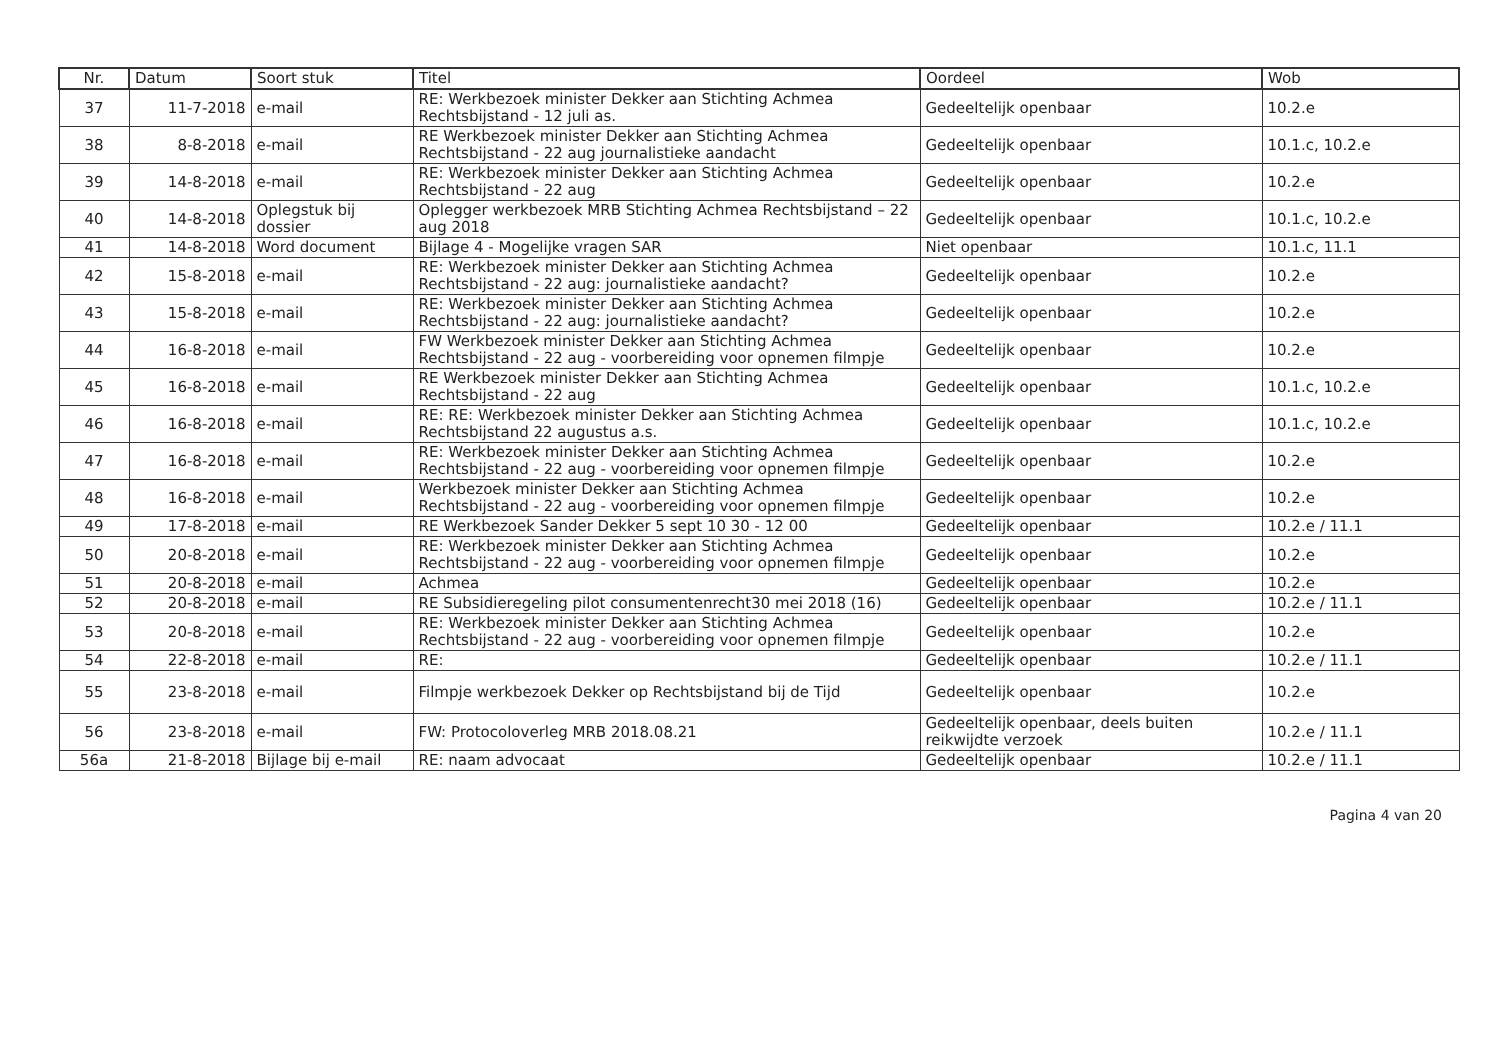| Nr. | Datum | Soort stuk | Titel | Oordeel | Wob |
| --- | --- | --- | --- | --- | --- |
| 37 | 11-7-2018 | e-mail | RE: Werkbezoek minister Dekker aan Stichting Achmea Rechtsbijstand - 12 juli as. | Gedeeltelijk openbaar | 10.2.e |
| 38 | 8-8-2018 | e-mail | RE Werkbezoek minister Dekker aan Stichting Achmea Rechtsbijstand - 22 aug journalistieke aandacht | Gedeeltelijk openbaar | 10.1.c, 10.2.e |
| 39 | 14-8-2018 | e-mail | RE: Werkbezoek minister Dekker aan Stichting Achmea Rechtsbijstand - 22 aug | Gedeeltelijk openbaar | 10.2.e |
| 40 | 14-8-2018 | Oplegstuk bij dossier | Oplegger werkbezoek MRB Stichting Achmea Rechtsbijstand – 22 aug 2018 | Gedeeltelijk openbaar | 10.1.c, 10.2.e |
| 41 | 14-8-2018 | Word document | Bijlage 4 - Mogelijke vragen SAR | Niet openbaar | 10.1.c, 11.1 |
| 42 | 15-8-2018 | e-mail | RE: Werkbezoek minister Dekker aan Stichting Achmea Rechtsbijstand - 22 aug: journalistieke aandacht? | Gedeeltelijk openbaar | 10.2.e |
| 43 | 15-8-2018 | e-mail | RE: Werkbezoek minister Dekker aan Stichting Achmea Rechtsbijstand - 22 aug: journalistieke aandacht? | Gedeeltelijk openbaar | 10.2.e |
| 44 | 16-8-2018 | e-mail | FW Werkbezoek minister Dekker aan Stichting Achmea Rechtsbijstand - 22 aug - voorbereiding voor opnemen filmpje | Gedeeltelijk openbaar | 10.2.e |
| 45 | 16-8-2018 | e-mail | RE Werkbezoek minister Dekker aan Stichting Achmea Rechtsbijstand - 22 aug | Gedeeltelijk openbaar | 10.1.c, 10.2.e |
| 46 | 16-8-2018 | e-mail | RE: RE: Werkbezoek minister Dekker aan Stichting Achmea Rechtsbijstand 22 augustus a.s. | Gedeeltelijk openbaar | 10.1.c, 10.2.e |
| 47 | 16-8-2018 | e-mail | RE: Werkbezoek minister Dekker aan Stichting Achmea Rechtsbijstand - 22 aug - voorbereiding voor opnemen filmpje | Gedeeltelijk openbaar | 10.2.e |
| 48 | 16-8-2018 | e-mail | Werkbezoek minister Dekker aan Stichting Achmea Rechtsbijstand - 22 aug - voorbereiding voor opnemen filmpje | Gedeeltelijk openbaar | 10.2.e |
| 49 | 17-8-2018 | e-mail | RE Werkbezoek Sander Dekker 5 sept 10 30 - 12 00 | Gedeeltelijk openbaar | 10.2.e / 11.1 |
| 50 | 20-8-2018 | e-mail | RE: Werkbezoek minister Dekker aan Stichting Achmea Rechtsbijstand - 22 aug - voorbereiding voor opnemen filmpje | Gedeeltelijk openbaar | 10.2.e |
| 51 | 20-8-2018 | e-mail | Achmea | Gedeeltelijk openbaar | 10.2.e |
| 52 | 20-8-2018 | e-mail | RE Subsidieregeling pilot consumentenrecht30 mei 2018 (16) | Gedeeltelijk openbaar | 10.2.e / 11.1 |
| 53 | 20-8-2018 | e-mail | RE: Werkbezoek minister Dekker aan Stichting Achmea Rechtsbijstand - 22 aug - voorbereiding voor opnemen filmpje | Gedeeltelijk openbaar | 10.2.e |
| 54 | 22-8-2018 | e-mail | RE: | Gedeeltelijk openbaar | 10.2.e / 11.1 |
| 55 | 23-8-2018 | e-mail | Filmpje werkbezoek Dekker op Rechtsbijstand bij de Tijd | Gedeeltelijk openbaar | 10.2.e |
| 56 | 23-8-2018 | e-mail | FW: Protocoloverleg MRB 2018.08.21 | Gedeeltelijk openbaar, deels buiten reikwijdte verzoek | 10.2.e / 11.1 |
| 56a | 21-8-2018 | Bijlage bij e-mail | RE: naam advocaat | Gedeeltelijk openbaar | 10.2.e / 11.1 |
Pagina 4 van 20